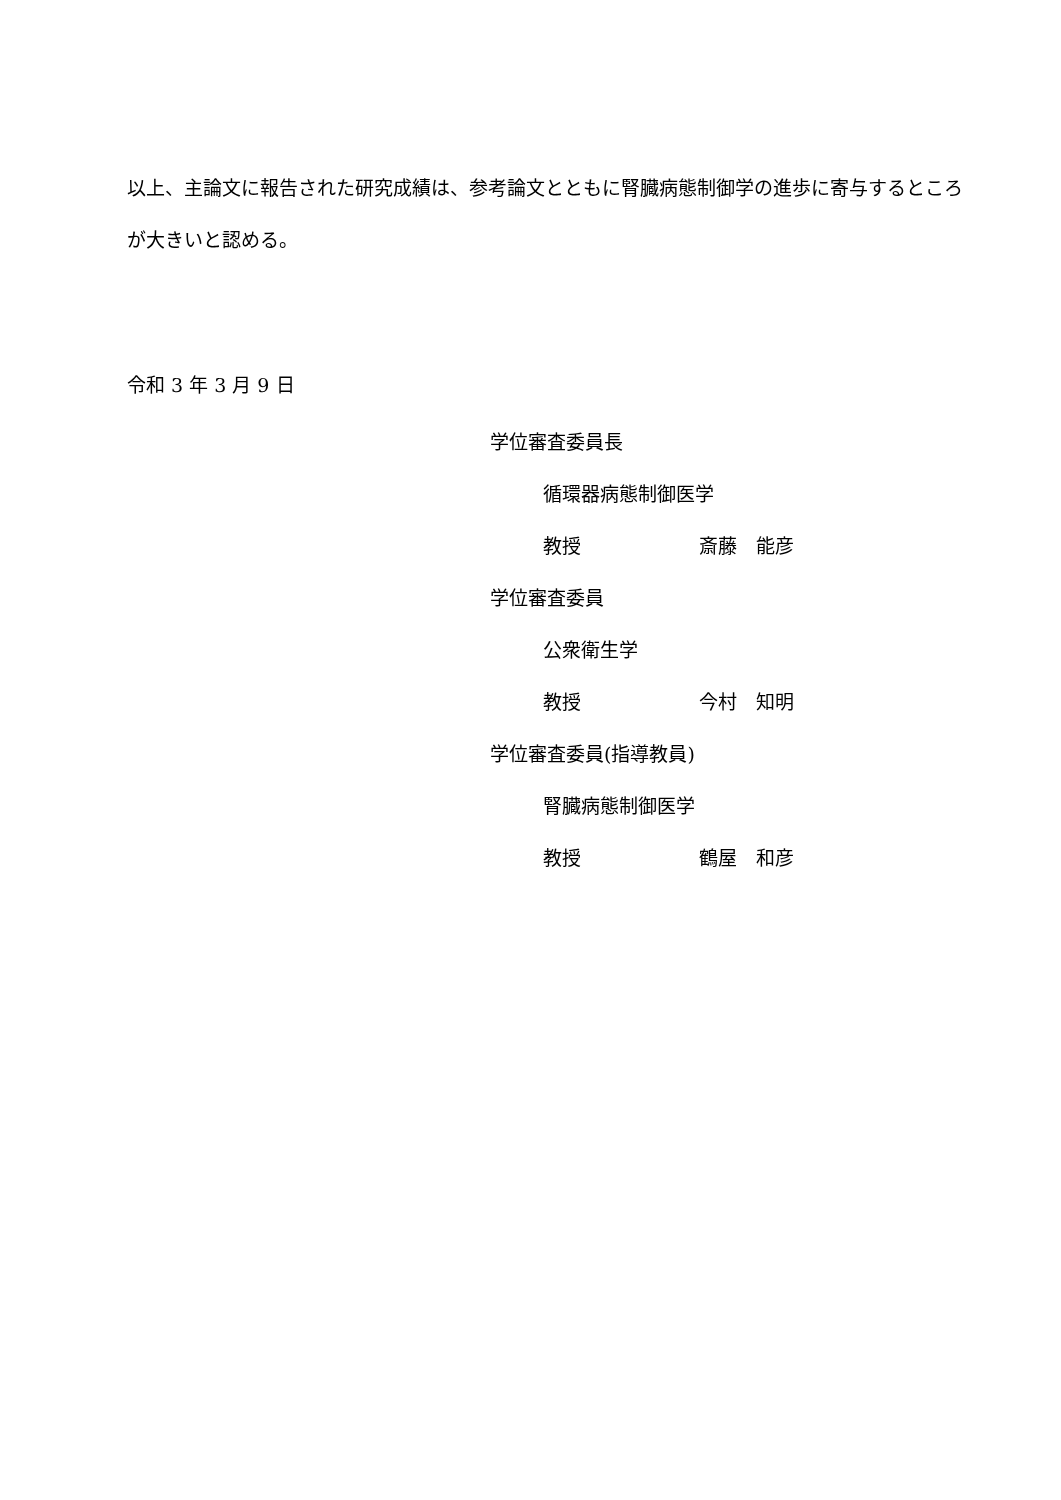以上、主論文に報告された研究成績は、参考論文とともに腎臓病態制御学の進歩に寄与するところが大きいと認める。
令和 3 年 3 月 9 日
学位審査委員長
循環器病態制御医学
教授 斎藤　能彦
学位審査委員
公衆衛生学
教授 今村　知明
学位審査委員(指導教員)
腎臓病態制御医学
教授 鶴屋　和彦